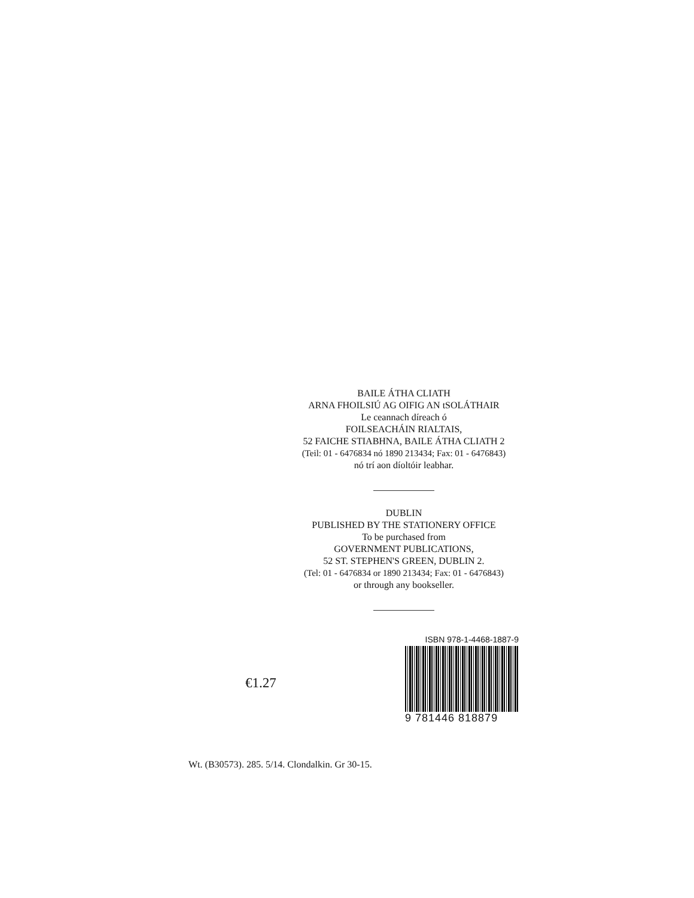BAILE ÁTHA CLIATH
ARNA FHOILSIÚ AG OIFIG AN tSOLÁTHAIR
Le ceannach díreach ó
FOILSEACHÁIN RIALTAIS,
52 FAICHE STIABHNA, BAILE ÁTHA CLIATH 2
(Teil: 01 - 6476834 nó 1890 213434; Fax: 01 - 6476843)
nó trí aon díoltóir leabhar.
DUBLIN
PUBLISHED BY THE STATIONERY OFFICE
To be purchased from
GOVERNMENT PUBLICATIONS,
52 ST. STEPHEN'S GREEN, DUBLIN 2.
(Tel: 01 - 6476834 or 1890 213434; Fax: 01 - 6476843)
or through any bookseller.
€1.27
ISBN 978-1-4468-1887-9
9 781446 818879
Wt. (B30573). 285. 5/14. Clondalkin. Gr 30-15.